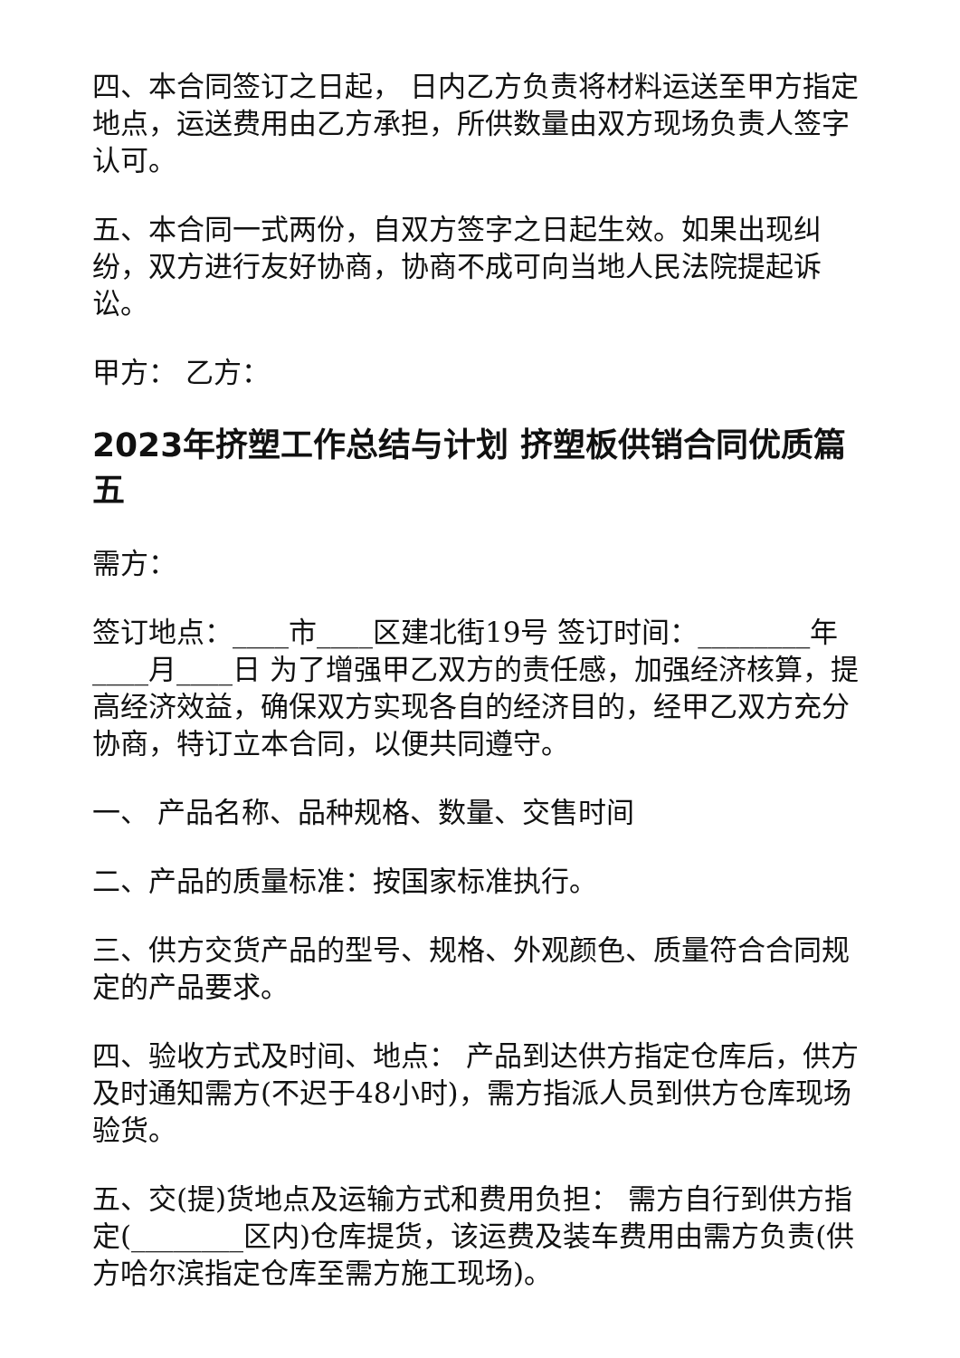四、本合同签订之日起， 日内乙方负责将材料运送至甲方指定地点，运送费用由乙方承担，所供数量由双方现场负责人签字认可。
五、本合同一式两份，自双方签字之日起生效。如果出现纠纷，双方进行友好协商，协商不成可向当地人民法院提起诉讼。
甲方： 乙方：
2023年挤塑工作总结与计划 挤塑板供销合同优质篇五
需方：
签订地点：____市____区建北街19号 签订时间：________年____月____日 为了增强甲乙双方的责任感，加强经济核算，提高经济效益，确保双方实现各自的经济目的，经甲乙双方充分协商，特订立本合同，以便共同遵守。
一、 产品名称、品种规格、数量、交售时间
二、产品的质量标准：按国家标准执行。
三、供方交货产品的型号、规格、外观颜色、质量符合合同规定的产品要求。
四、验收方式及时间、地点： 产品到达供方指定仓库后，供方及时通知需方(不迟于48小时)，需方指派人员到供方仓库现场验货。
五、交(提)货地点及运输方式和费用负担： 需方自行到供方指定(________区内)仓库提货，该运费及装车费用由需方负责(供方哈尔滨指定仓库至需方施工现场)。